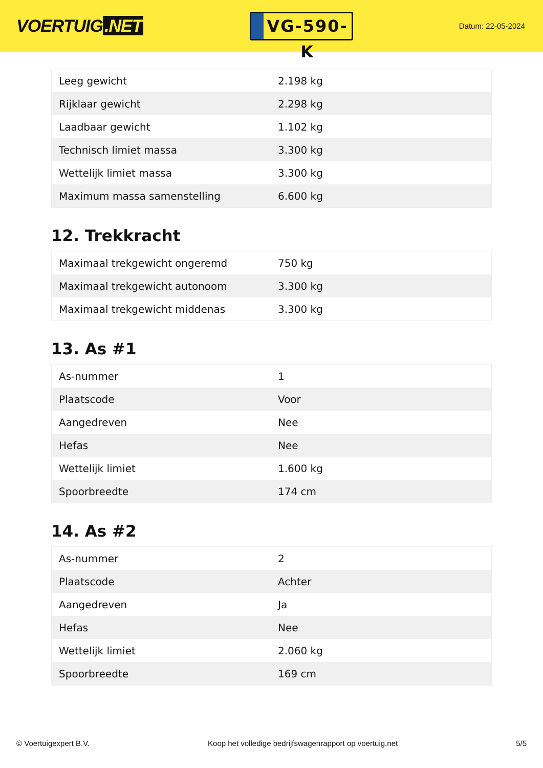VOERTUIG.NET
VG-590-K
Datum: 22-05-2024
| Leeg gewicht | 2.198 kg |
| Rijklaar gewicht | 2.298 kg |
| Laadbaar gewicht | 1.102 kg |
| Technisch limiet massa | 3.300 kg |
| Wettelijk limiet massa | 3.300 kg |
| Maximum massa samenstelling | 6.600 kg |
12. Trekkracht
| Maximaal trekgewicht ongeremd | 750 kg |
| Maximaal trekgewicht autonoom | 3.300 kg |
| Maximaal trekgewicht middenas | 3.300 kg |
13. As #1
| As-nummer | 1 |
| Plaatscode | Voor |
| Aangedreven | Nee |
| Hefas | Nee |
| Wettelijk limiet | 1.600 kg |
| Spoorbreedte | 174 cm |
14. As #2
| As-nummer | 2 |
| Plaatscode | Achter |
| Aangedreven | Ja |
| Hefas | Nee |
| Wettelijk limiet | 2.060 kg |
| Spoorbreedte | 169 cm |
© Voertuigexpert B.V. Koop het volledige bedrijfswagenrapport op voertuig.net 5/5